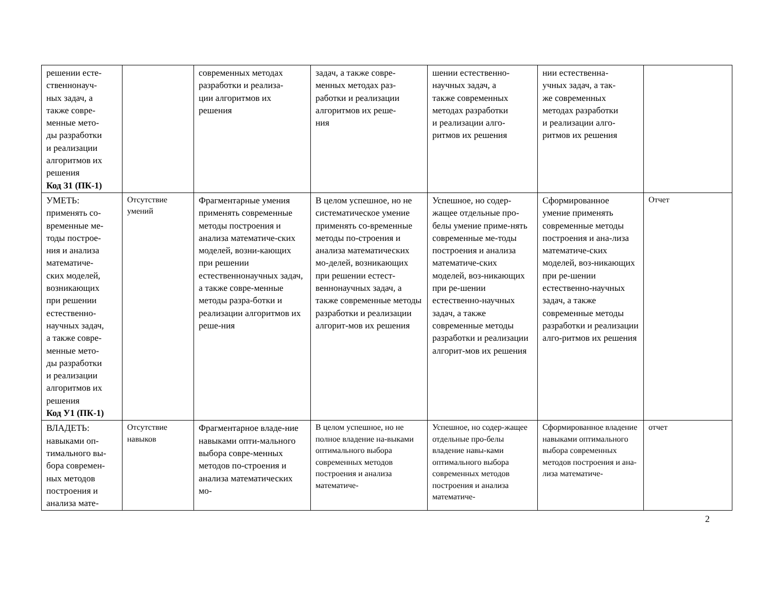| решении есте- ственнонауч- ных задач, а также совре- менные мето- ды разработки и реализации алгоритмов их решения Код З1 (ПК-1) | | современных методах разработки и реализа- ции алгоритмов их решения | задач, а также совре- менных методах раз- работки и реализации алгоритмов их реше- ния | шении естественно- научных задач, а также современных методах разработки и реализации алго- ритмов их решения | нии естественна- учных задач, а так- же современных методах разработки и реализации алго- ритмов их решения | |
| УМЕТЬ: применять со- временные ме- тоды построе- ния и анализа математиче- ских моделей, возникающих при решении естественно- научных задач, а также совре- менные мето- ды разработки и реализации алгоритмов их решения Код У1 (ПК-1) | Отсутствие умений | Фрагментарные умения применять современные методы построения и анализа математиче-ских моделей, возни-кающих при решении естественнонаучных задач, а также совре-менные методы разра-ботки и реализации алгоритмов их реше-ния | В целом успешное, но не систематическое умение применять со-временные методы по-строения и анализа математических мо-делей, возникающих при решении естест-веннонаучных задач, а также современные методы разработки и реализации алгорит-мов их решения | Успешное, но содер-жащее отдельные про-белы умение приме-нять современные ме-тоды построения и анализа математиче-ских моделей, воз-никающих при ре-шении естественно-научных задач, а также современные методы разработки и реализации алгорит-мов их решения | Сформированное умение применять современные методы построения и ана-лиза математиче-ских моделей, воз-никающих при ре-шении естественно-научных задач, а также современные методы разработки и реализации алго-ритмов их решения | Отчет |
| ВЛАДЕТЬ: навыками оп- тимального вы- бора современ- ных методов построения и анализа мате- | Отсутствие навыков | Фрагментарное владе-ние навыками опти-мального выбора совре-менных методов по-строения и анализа математических мо- | В целом успешное, но не полное владение на-выками оптимального выбора современных методов построения и анализа математиче- | Успешное, но содер-жащее отдельные про-белы владение навы-ками оптимального выбора современных методов построения и анализа математиче- | Сформированное владение навыками оптимального выбора современных методов построения и ана-лиза математиче- | отчет |
2